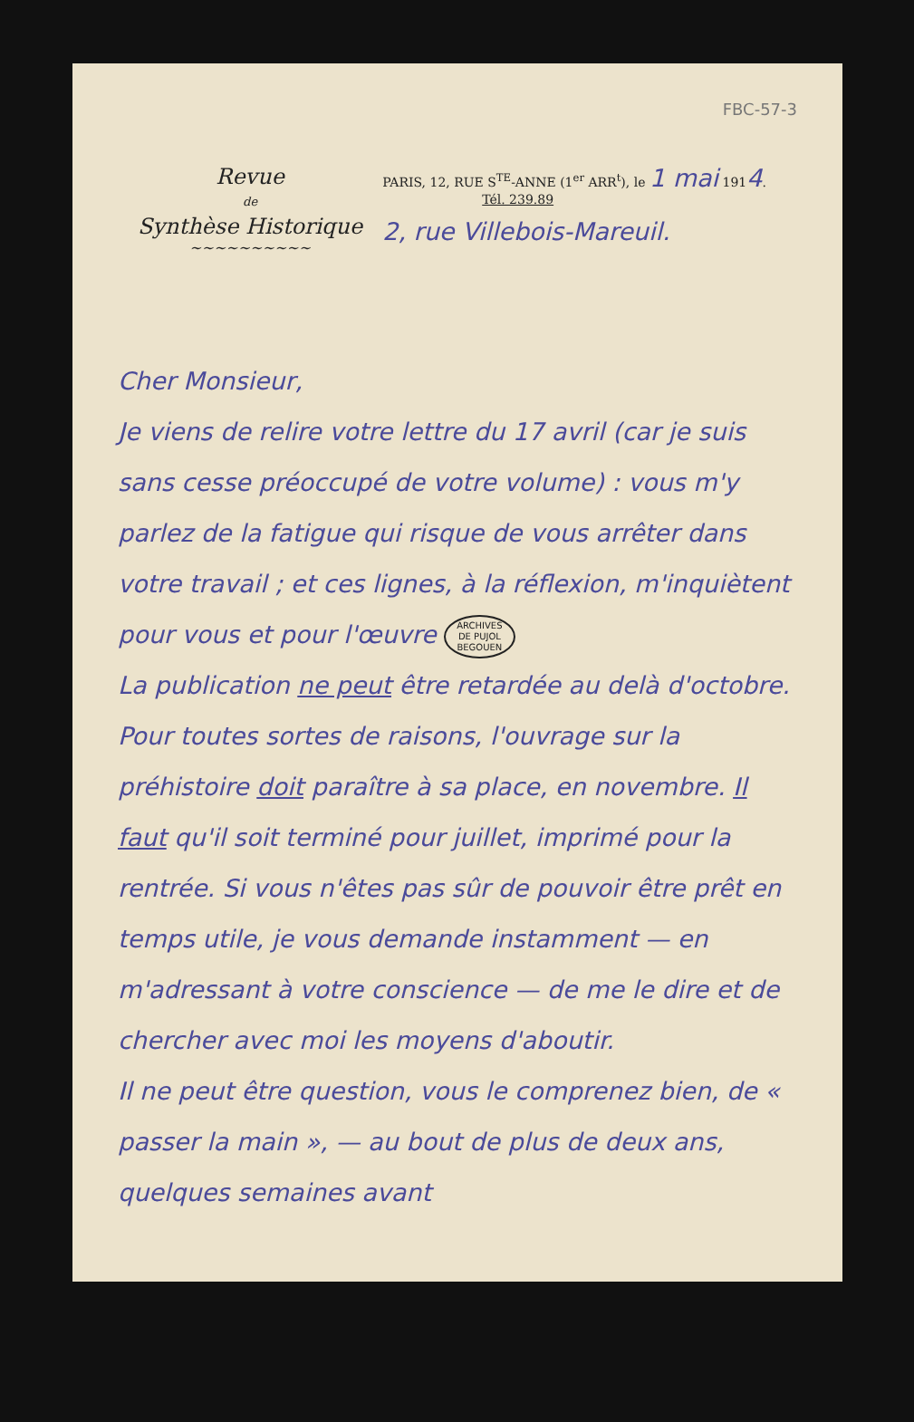FBC-57-3
Revue
de
Synthèse Historique
~~~~~~~~~~
PARIS, 12, RUE S<sup>TE</sup>-ANNE (1<sup>er</sup> ARR<sup>t</sup>), le 1 mai 1914.
Tél. 239.89
2, rue Villebois-Mareuil.
Cher Monsieur,
Je viens de relire votre lettre du 17 avril (car je suis sans cesse préoccupé de votre volume) : vous m'y parlez de la fatigue qui risque de vous arrêter dans votre travail ; et ces lignes, à la réflexion, m'inquiètent pour vous et pour l'œuvre ARCHIVES
DE PUJOL
BEGOUEN
La publication ne peut être retardée au delà d'octobre. Pour toutes sortes de raisons, l'ouvrage sur la préhistoire doit paraître à sa place, en novembre. Il faut qu'il soit terminé pour juillet, imprimé pour la rentrée. Si vous n'êtes pas sûr de pouvoir être prêt en temps utile, je vous demande instamment — en m'adressant à votre conscience — de me le dire et de chercher avec moi les moyens d'aboutir.
Il ne peut être question, vous le comprenez bien, de « passer la main », — au bout de plus de deux ans, quelques semaines avant